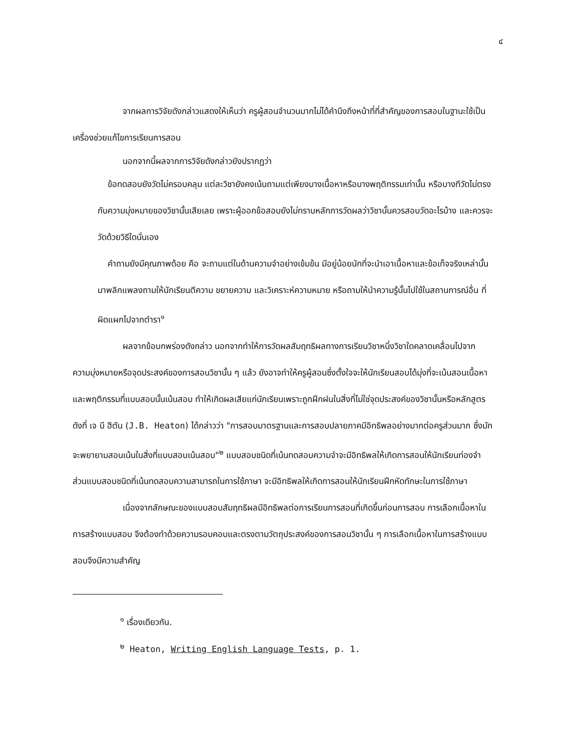๔
จากผลการวิจัยดังกล่าวแสดงให้เห็นว่า ครูผู้สอนจำนวนมากไม่ได้คำนึงถึงหน้าที่ที่สำคัญของการสอบในฐานะใช้เป็นเครื่องช่วยแก้ไขการเรียนการสอน
นอกจากนี้ผลจากการวิจัยดังกล่าวยังปรากฏว่า
ข้อทดสอบยังวัดไม่ครอบคลุม แต่ละวิชายังคงเน้นถามแต่เพียงบางเนื้อหาหรือบางพฤติกรรมเท่านั้น หรือบางทีวัดไม่ตรงกับความมุ่งหมายของวิชานั้นเสียเลย เพราะผู้ออกข้อสอบยังไม่ทราบหลักการวัดผลว่าวิชานั้นควรสอบวัดอะไรบ้าง และควรจะวัดด้วยวิธีใดนั่นเอง
คำถามยังมีคุณภาพด้อย คือ จะถามแต่ในด้านความจำอย่างเข้มข้น มีอยู่น้อยนักที่จะนำเอาเนื้อหาและข้อเท็จจริงเหล่านั้นมาพลิกแพลงถามให้นักเรียนตีความ ขยายความ และวิเคราะห์ความหมาย หรือถามให้นำความรู้นั้นไปใช้ในสถานการณ์อื่น ที่ผิดแผกไปจากตำรา<sup>๑</sup>
ผลจากข้อบกพร่องดังกล่าว นอกจากทำให้การวัดผลสัมฤทธิผลทางการเรียนวิชาหนึ่งวิชาใดคลาดเคลื่อนไปจากความมุ่งหมายหรือจุดประสงค์ของการสอนวิชานั้น ๆ แล้ว ยังอาจทำให้ครูผู้สอนซึ่งตั้งใจจะให้นักเรียนสอบได้มุ่งที่จะเน้นสอนเนื้อหาและพฤติกรรมที่แบบสอบนั้นเน้นสอบ ทำให้เกิดผลเสียแก่นักเรียนเพราะถูกฝึกฝนในสิ่งที่ไม่ใช่จุดประสงค์ของวิชานั้นหรือหลักสูตร ดังที่ เจ บี ฮีตัน (J.B. Heaton) ได้กล่าวว่า "การสอบมาตรฐานและการสอบปลายภาคมีอิทธิพลอย่างมากต่อครูส่วนมาก ซึ่งมักจะพยายามสอนเน้นในสิ่งที่แบบสอบเน้นสอบ"<sup>๒</sup> แบบสอบชนิดที่เน้นทดสอบความจำจะมีอิทธิพลให้เกิดการสอนให้นักเรียนท่องจำ ส่วนแบบสอบชนิดที่เน้นทดสอบความสามารถในการใช้ภาษา จะมีอิทธิพลให้เกิดการสอนให้นักเรียนฝึกหัดทักษะในการใช้ภาษา
เนื่องจากลักษณะของแบบสอบสัมฤทธิผลมีอิทธิพลต่อการเรียนการสอนที่เกิดขึ้นก่อนการสอบ การเลือกเนื้อหาในการสร้างแบบสอบ จึงต้องทำด้วยความรอบคอบและตรงตามวัตถุประสงค์ของการสอนวิชานั้น ๆ การเลือกเนื้อหาในการสร้างแบบสอบจึงมีความสำคัญ
<sup>๑</sup> เรื่องเดียวกัน.
<sup>๒</sup> Heaton, Writing English Language Tests, p. 1.